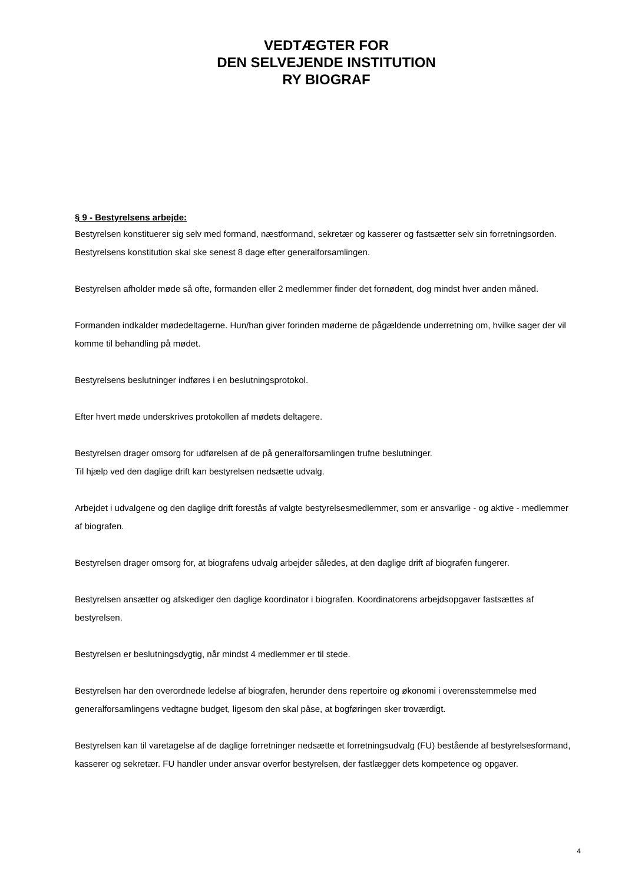VEDTÆGTER FOR
DEN SELVEJENDE INSTITUTION
RY BIOGRAF
§ 9 - Bestyrelsens arbejde:
Bestyrelsen konstituerer sig selv med formand, næstformand, sekretær og kasserer og fastsætter selv sin forretningsorden. Bestyrelsens konstitution skal ske senest 8 dage efter generalforsamlingen.
Bestyrelsen afholder møde så ofte, formanden eller 2 medlemmer finder det fornødent, dog mindst hver anden måned.
Formanden indkalder mødedeltagerne. Hun/han giver forinden møderne de pågældende underretning om, hvilke sager der vil komme til behandling på mødet.
Bestyrelsens beslutninger indføres i en beslutningsprotokol.
Efter hvert møde underskrives protokollen af mødets deltagere.
Bestyrelsen drager omsorg for udførelsen af de på generalforsamlingen trufne beslutninger.
Til hjælp ved den daglige drift kan bestyrelsen nedsætte udvalg.
Arbejdet i udvalgene og den daglige drift forestås af valgte bestyrelsesmedlemmer, som er ansvarlige - og aktive - medlemmer af biografen.
Bestyrelsen drager omsorg for, at biografens udvalg arbejder således, at den daglige drift af biografen fungerer.
Bestyrelsen ansætter og afskediger den daglige koordinator i biografen. Koordinatorens arbejdsopgaver fastsættes af bestyrelsen.
Bestyrelsen er beslutningsdygtig, når mindst 4 medlemmer er til stede.
Bestyrelsen har den overordnede ledelse af biografen, herunder dens repertoire og økonomi i overensstemmelse med generalforsamlingens vedtagne budget, ligesom den skal påse, at bogføringen sker troværdigt.
Bestyrelsen kan til varetagelse af de daglige forretninger nedsætte et forretningsudvalg (FU) bestående af bestyrelsesformand, kasserer og sekretær. FU handler under ansvar overfor bestyrelsen, der fastlægger dets kompetence og opgaver.
4